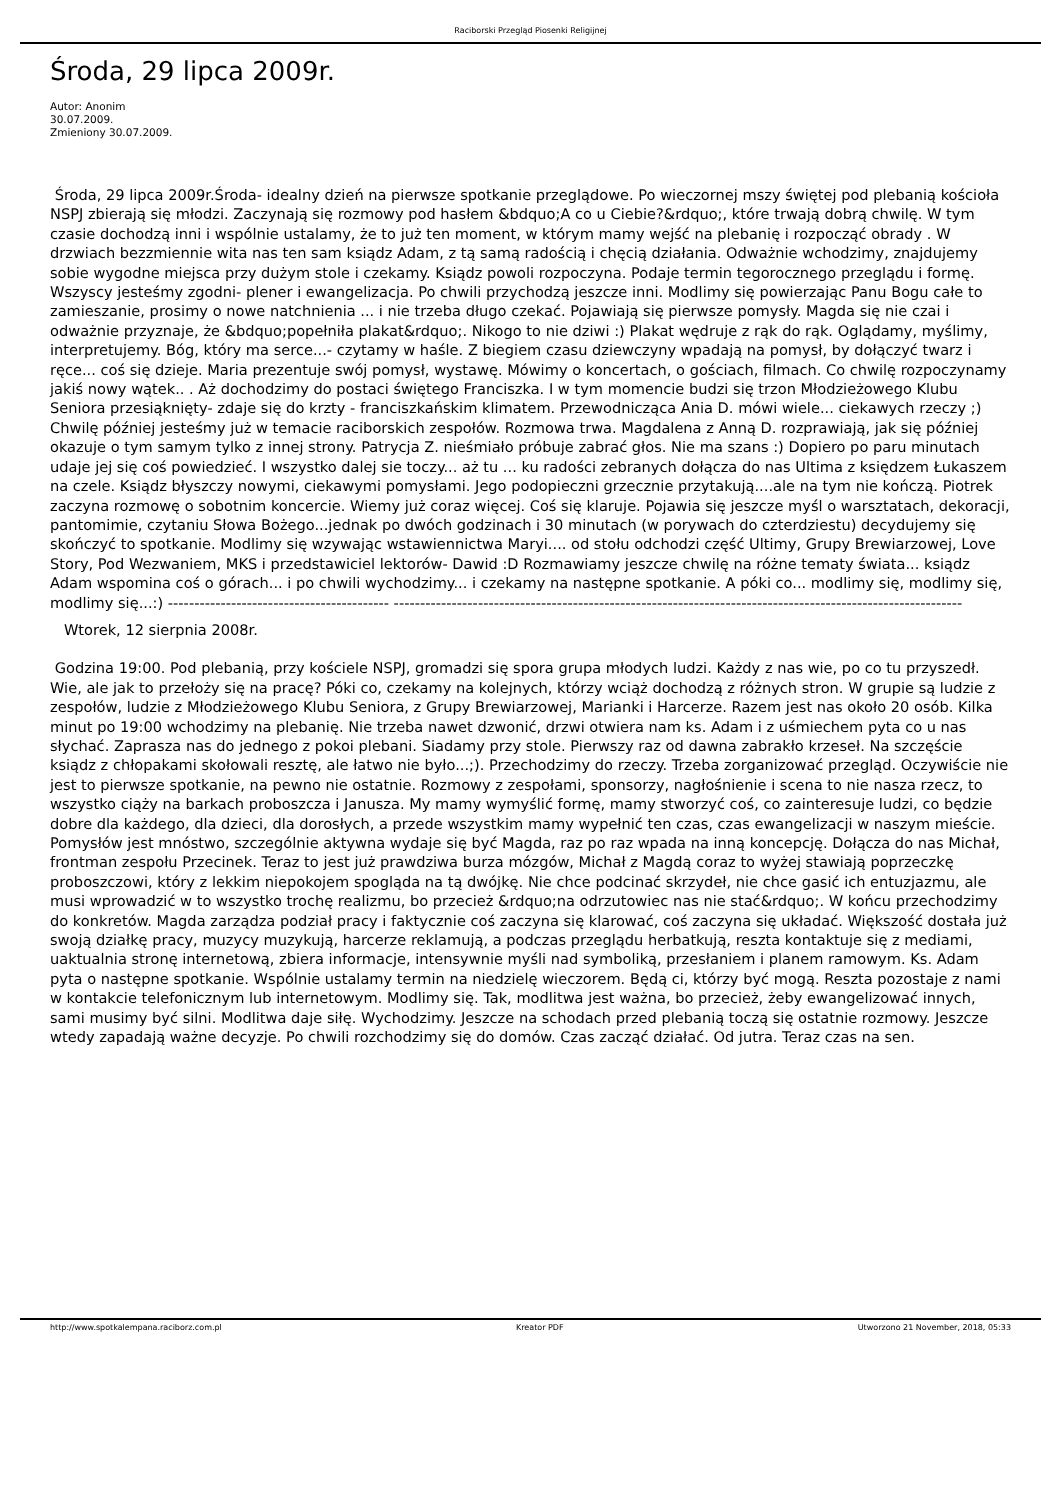Raciborski Przegląd Piosenki Religijnej
Środa, 29 lipca 2009r.
Autor: Anonim
30.07.2009.
Zmieniony 30.07.2009.
Środa, 29 lipca 2009r.Środa- idealny dzień na pierwsze spotkanie przeglądowe. Po wieczornej mszy świętej pod plebanią kościoła NSPJ zbierają się młodzi. Zaczynają się rozmowy pod hasłem &bdquo;A co u Ciebie?&rdquo;, które trwają dobrą chwilę. W tym czasie dochodzą inni i wspólnie ustalamy, że to już ten moment, w którym mamy wejść na plebanię i rozpocząć obrady . W drzwiach bezzmiennie wita nas ten sam ksiądz Adam, z tą samą radością i chęcią działania. Odważnie wchodzimy, znajdujemy sobie wygodne miejsca przy dużym stole i czekamy. Ksiądz powoli rozpoczyna. Podaje termin tegorocznego przeglądu i formę. Wszyscy jesteśmy zgodni- plener i ewangelizacja. Po chwili przychodzą jeszcze inni. Modlimy się powierzając Panu Bogu całe to zamieszanie, prosimy o nowe natchnienia ... i nie trzeba długo czekać. Pojawiają się pierwsze pomysły. Magda się nie czai i odważnie przyznaje, że &bdquo;popełniła plakat&rdquo;. Nikogo to nie dziwi :) Plakat wędruje z rąk do rąk. Oglądamy, myślimy, interpretujemy. Bóg, który ma serce...- czytamy w haśle. Z biegiem czasu dziewczyny wpadają na pomysł, by dołączyć twarz i ręce... coś się dzieje. Maria prezentuje swój pomysł, wystawę. Mówimy o koncertach, o gościach, filmach. Co chwilę rozpoczynamy jakiś nowy wątek.. . Aż dochodzimy do postaci świętego Franciszka. I w tym momencie budzi się trzon Młodzieżowego Klubu Seniora przesiąknięty- zdaje się do krzty - franciszkańskim klimatem. Przewodnicząca Ania D. mówi wiele... ciekawych rzeczy ;) Chwilę później jesteśmy już w temacie raciborskich zespołów. Rozmowa trwa. Magdalena z Anną D. rozprawiają, jak się później okazuje o tym samym tylko z innej strony. Patrycja Z. nieśmiało próbuje zabrać głos. Nie ma szans :) Dopiero po paru minutach udaje jej się coś powiedzieć. I wszystko dalej sie toczy... aż tu ... ku radości zebranych dołącza do nas Ultima z księdzem Łukaszem na czele. Ksiądz błyszczy nowymi, ciekawymi pomysłami. Jego podopieczni grzecznie przytakują....ale na tym nie kończą. Piotrek zaczyna rozmowę o sobotnim koncercie. Wiemy już coraz więcej. Coś się klaruje. Pojawia się jeszcze myśl o warsztatach, dekoracji, pantomimie, czytaniu Słowa Bożego...jednak po dwóch godzinach i 30 minutach (w porywach do czterdziestu) decydujemy się skończyć to spotkanie. Modlimy się wzywając wstawiennictwa Maryi.... od stołu odchodzi część Ultimy, Grupy Brewiarzowej, Love Story, Pod Wezwaniem, MKS i przedstawiciel lektorów- Dawid :D Rozmawiamy jeszcze chwilę na różne tematy świata... ksiądz Adam wspomina coś o górach... i po chwili wychodzimy... i czekamy na następne spotkanie. A póki co... modlimy się, modlimy się, modlimy się...:) ------------------------------------------ ------------------------------------------------------------------------------------------------------------
Wtorek, 12 sierpnia 2008r.
Godzina 19:00. Pod plebanią, przy kościele NSPJ, gromadzi się spora grupa młodych ludzi. Każdy z nas wie, po co tu przyszedł. Wie, ale jak to przełoży się na pracę? Póki co, czekamy na kolejnych, którzy wciąż dochodzą z różnych stron. W grupie są ludzie z zespołów, ludzie z Młodzieżowego Klubu Seniora, z Grupy Brewiarzowej, Marianki i Harcerze. Razem jest nas około 20 osób. Kilka minut po 19:00 wchodzimy na plebanię. Nie trzeba nawet dzwonić, drzwi otwiera nam ks. Adam i z uśmiechem pyta co u nas słychać. Zaprasza nas do jednego z pokoi plebani. Siadamy przy stole. Pierwszy raz od dawna zabrakło krzeseł. Na szczęście ksiądz z chłopakami skołowali resztę, ale łatwo nie było...;). Przechodzimy do rzeczy. Trzeba zorganizować przegląd. Oczywiście nie jest to pierwsze spotkanie, na pewno nie ostatnie. Rozmowy z zespołami, sponsorzy, nagłośnienie i scena to nie nasza rzecz, to wszystko ciąży na barkach proboszcza i Janusza. My mamy wymyślić formę, mamy stworzyć coś, co zainteresuje ludzi, co będzie dobre dla każdego, dla dzieci, dla dorosłych, a przede wszystkim mamy wypełnić ten czas, czas ewangelizacji w naszym mieście. Pomysłów jest mnóstwo, szczególnie aktywna wydaje się być Magda, raz po raz wpada na inną koncepcję. Dołącza do nas Michał, frontman zespołu Przecinek. Teraz to jest już prawdziwa burza mózgów, Michał z Magdą coraz to wyżej stawiają poprzeczkę proboszczowi, który z lekkim niepokojem spogląda na tą dwójkę. Nie chce podcinać skrzydeł, nie chce gasić ich entuzjazmu, ale musi wprowadzić w to wszystko trochę realizmu, bo przecież &rdquo;na odrzutowiec nas nie stać&rdquo;. W końcu przechodzimy do konkretów. Magda zarządza podział pracy i faktycznie coś zaczyna się klarować, coś zaczyna się układać. Większość dostała już swoją działkę pracy, muzycy muzykują, harcerze reklamują, a podczas przeglądu herbatkują, reszta kontaktuje się z mediami, uaktualnia stronę internetową, zbiera informacje, intensywnie myśli nad symboliką, przesłaniem i planem ramowym. Ks. Adam pyta o następne spotkanie. Wspólnie ustalamy termin na niedzielę wieczorem. Będą ci, którzy być mogą. Reszta pozostaje z nami w kontakcie telefonicznym lub internetowym. Modlimy się. Tak, modlitwa jest ważna, bo przecież, żeby ewangelizować innych, sami musimy być silni. Modlitwa daje siłę. Wychodzimy. Jeszcze na schodach przed plebanią toczą się ostatnie rozmowy. Jeszcze wtedy zapadają ważne decyzje. Po chwili rozchodzimy się do domów. Czas zacząć działać. Od jutra. Teraz czas na sen.
http://www.spotkalempana.raciborz.com.pl Kreator PDF Utworzono 21 November, 2018, 05:33